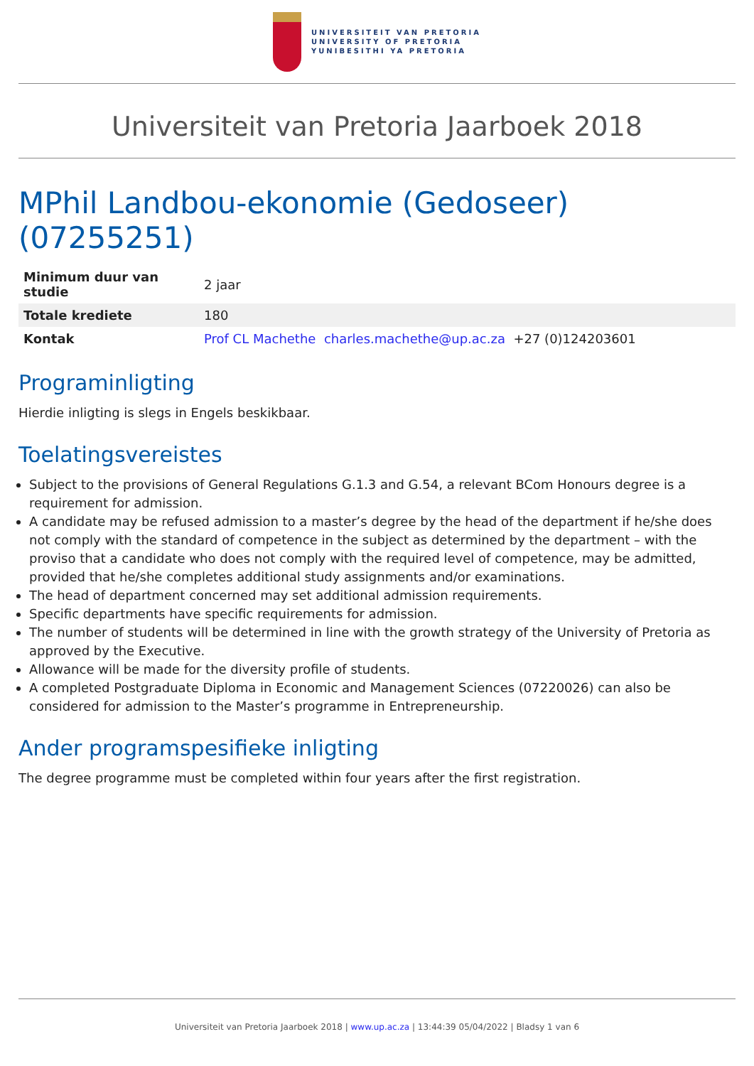UNIVERSITEIT VAN PRETORIA
UNIVERSITY OF PRETORIA
YUNIBESITHI YA PRETORIA
Universiteit van Pretoria Jaarboek 2018
MPhil Landbou-ekonomie (Gedoseer) (07255251)
| Minimum duur van studie | 2 jaar |
| Totale krediete | 180 |
| Kontak | Prof CL Machethe charles.machethe@up.ac.za +27 (0)124203601 |
Programinligting
Hierdie inligting is slegs in Engels beskikbaar.
Toelatingsvereistes
Subject to the provisions of General Regulations G.1.3 and G.54, a relevant BCom Honours degree is a requirement for admission.
A candidate may be refused admission to a master’s degree by the head of the department if he/she does not comply with the standard of competence in the subject as determined by the department – with the proviso that a candidate who does not comply with the required level of competence, may be admitted, provided that he/she completes additional study assignments and/or examinations.
The head of department concerned may set additional admission requirements.
Specific departments have specific requirements for admission.
The number of students will be determined in line with the growth strategy of the University of Pretoria as approved by the Executive.
Allowance will be made for the diversity profile of students.
A completed Postgraduate Diploma in Economic and Management Sciences (07220026) can also be considered for admission to the Master’s programme in Entrepreneurship.
Ander programspesifieke inligting
The degree programme must be completed within four years after the first registration.
Universiteit van Pretoria Jaarboek 2018 | www.up.ac.za | 13:44:39 05/04/2022 | Bladsy 1 van 6